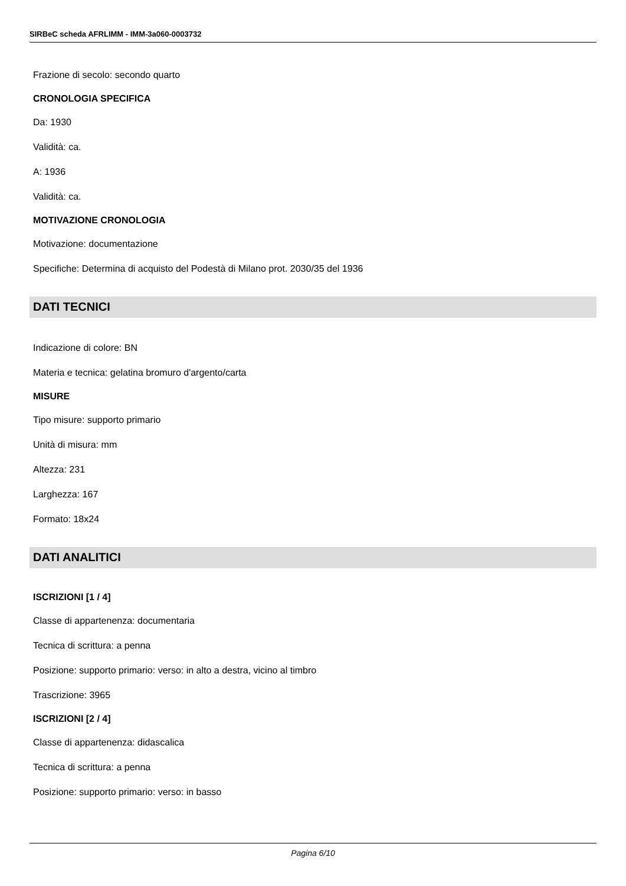SIRBeC scheda AFRLIMM - IMM-3a060-0003732
Frazione di secolo: secondo quarto
CRONOLOGIA SPECIFICA
Da: 1930
Validità: ca.
A: 1936
Validità: ca.
MOTIVAZIONE CRONOLOGIA
Motivazione: documentazione
Specifiche: Determina di acquisto del Podestà di Milano prot. 2030/35 del 1936
DATI TECNICI
Indicazione di colore: BN
Materia e tecnica: gelatina bromuro d'argento/carta
MISURE
Tipo misure: supporto primario
Unità di misura: mm
Altezza: 231
Larghezza: 167
Formato: 18x24
DATI ANALITICI
ISCRIZIONI [1 / 4]
Classe di appartenenza: documentaria
Tecnica di scrittura: a penna
Posizione: supporto primario: verso: in alto a destra, vicino al timbro
Trascrizione: 3965
ISCRIZIONI [2 / 4]
Classe di appartenenza: didascalica
Tecnica di scrittura: a penna
Posizione: supporto primario: verso: in basso
Pagina 6/10